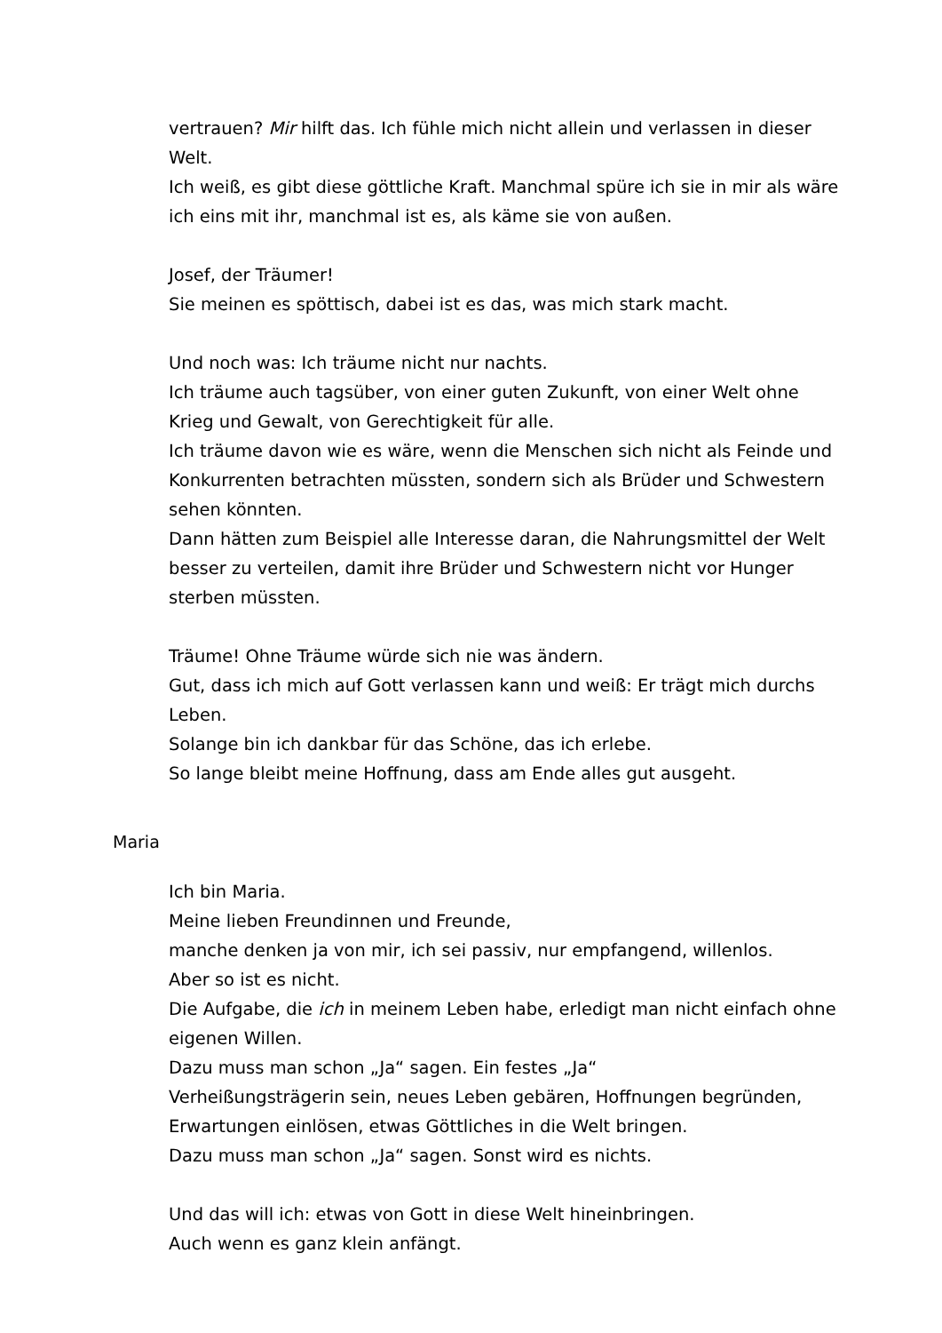vertrauen? Mir hilft das. Ich fühle mich nicht allein und verlassen in dieser Welt.
Ich weiß, es gibt diese göttliche Kraft. Manchmal spüre ich sie in mir als wäre ich eins mit ihr, manchmal ist es, als käme sie von außen.
Josef, der Träumer!
Sie meinen es spöttisch, dabei ist es das, was mich stark macht.
Und noch was: Ich träume nicht nur nachts.
Ich träume auch tagsüber, von einer guten Zukunft, von einer Welt ohne Krieg und Gewalt, von Gerechtigkeit für alle.
Ich träume davon wie es wäre, wenn die Menschen sich nicht als Feinde und Konkurrenten betrachten müssten, sondern sich als Brüder und Schwestern sehen könnten.
Dann hätten zum Beispiel alle Interesse daran, die Nahrungsmittel der Welt besser zu verteilen, damit ihre Brüder und Schwestern nicht vor Hunger sterben müssten.
Träume! Ohne Träume würde sich nie was ändern.
Gut, dass ich mich auf Gott verlassen kann und weiß: Er trägt mich durchs Leben.
Solange bin ich dankbar für das Schöne, das ich erlebe.
So lange bleibt meine Hoffnung, dass am Ende alles gut ausgeht.
Maria
Ich bin Maria.
Meine lieben Freundinnen und Freunde,
manche denken ja von mir, ich sei passiv, nur empfangend, willenlos.
Aber so ist es nicht.
Die Aufgabe, die ich in meinem Leben habe, erledigt man nicht einfach ohne eigenen Willen.
Dazu muss man schon „Ja“ sagen. Ein festes „Ja“
Verheißungsträgerin sein, neues Leben gebären, Hoffnungen begründen, Erwartungen einlösen, etwas Göttliches in die Welt bringen.
Dazu muss man schon „Ja“ sagen. Sonst wird es nichts.
Und das will ich: etwas von Gott in diese Welt hineinbringen.
Auch wenn es ganz klein anfängt.